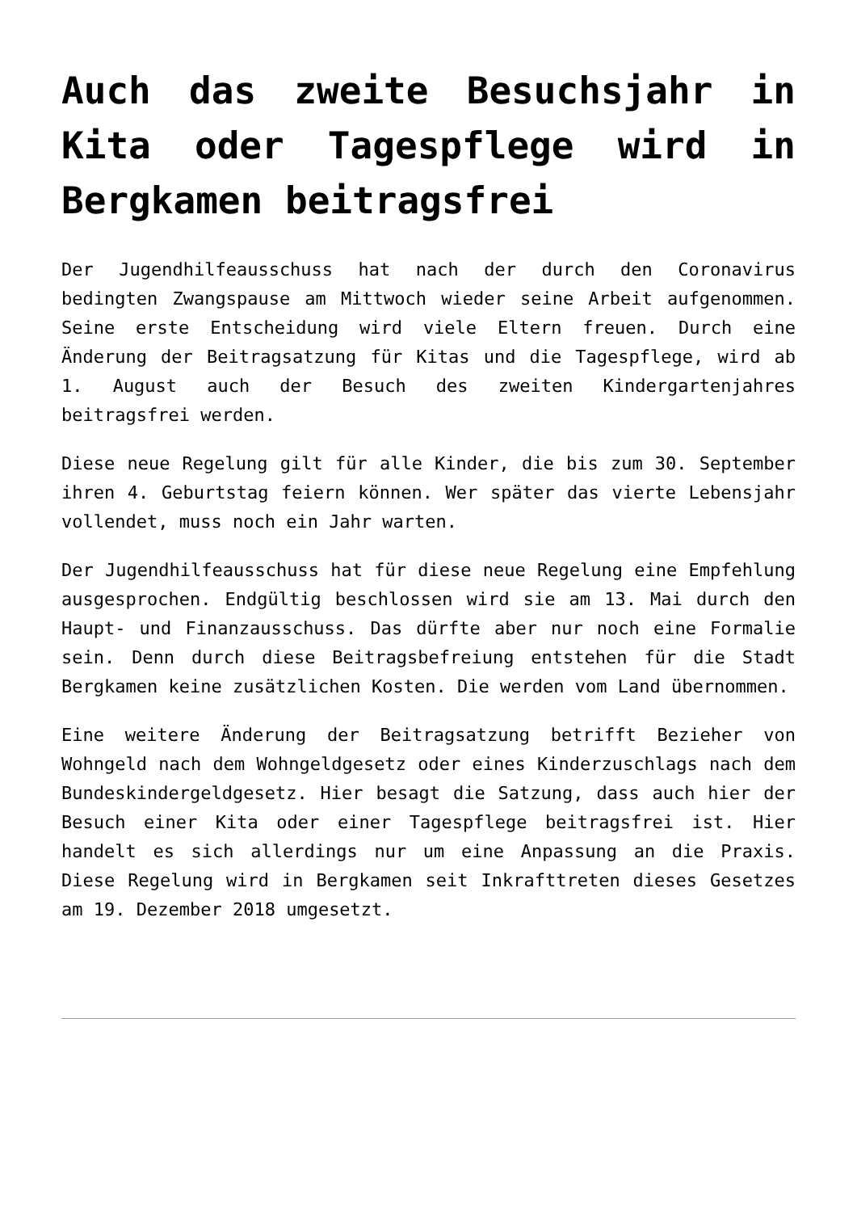Auch das zweite Besuchsjahr in Kita oder Tagespflege wird in Bergkamen beitragsfrei
Der Jugendhilfeausschuss hat nach der durch den Coronavirus bedingten Zwangspause am Mittwoch wieder seine Arbeit aufgenommen. Seine erste Entscheidung wird viele Eltern freuen. Durch eine Änderung der Beitragsatzung für Kitas und die Tagespflege, wird ab 1. August auch der Besuch des zweiten Kindergartenjahres beitragsfrei werden.
Diese neue Regelung gilt für alle Kinder, die bis zum 30. September ihren 4. Geburtstag feiern können. Wer später das vierte Lebensjahr vollendet, muss noch ein Jahr warten.
Der Jugendhilfeausschuss hat für diese neue Regelung eine Empfehlung ausgesprochen. Endgültig beschlossen wird sie am 13. Mai durch den Haupt- und Finanzausschuss. Das dürfte aber nur noch eine Formalie sein. Denn durch diese Beitragsbefreiung entstehen für die Stadt Bergkamen keine zusätzlichen Kosten. Die werden vom Land übernommen.
Eine weitere Änderung der Beitragsatzung betrifft Bezieher von Wohngeld nach dem Wohngeldgesetz oder eines Kinderzuschlags nach dem Bundeskindergeldgesetz. Hier besagt die Satzung, dass auch hier der Besuch einer Kita oder einer Tagespflege beitragsfrei ist. Hier handelt es sich allerdings nur um eine Anpassung an die Praxis. Diese Regelung wird in Bergkamen seit Inkrafttreten dieses Gesetzes am 19. Dezember 2018 umgesetzt.